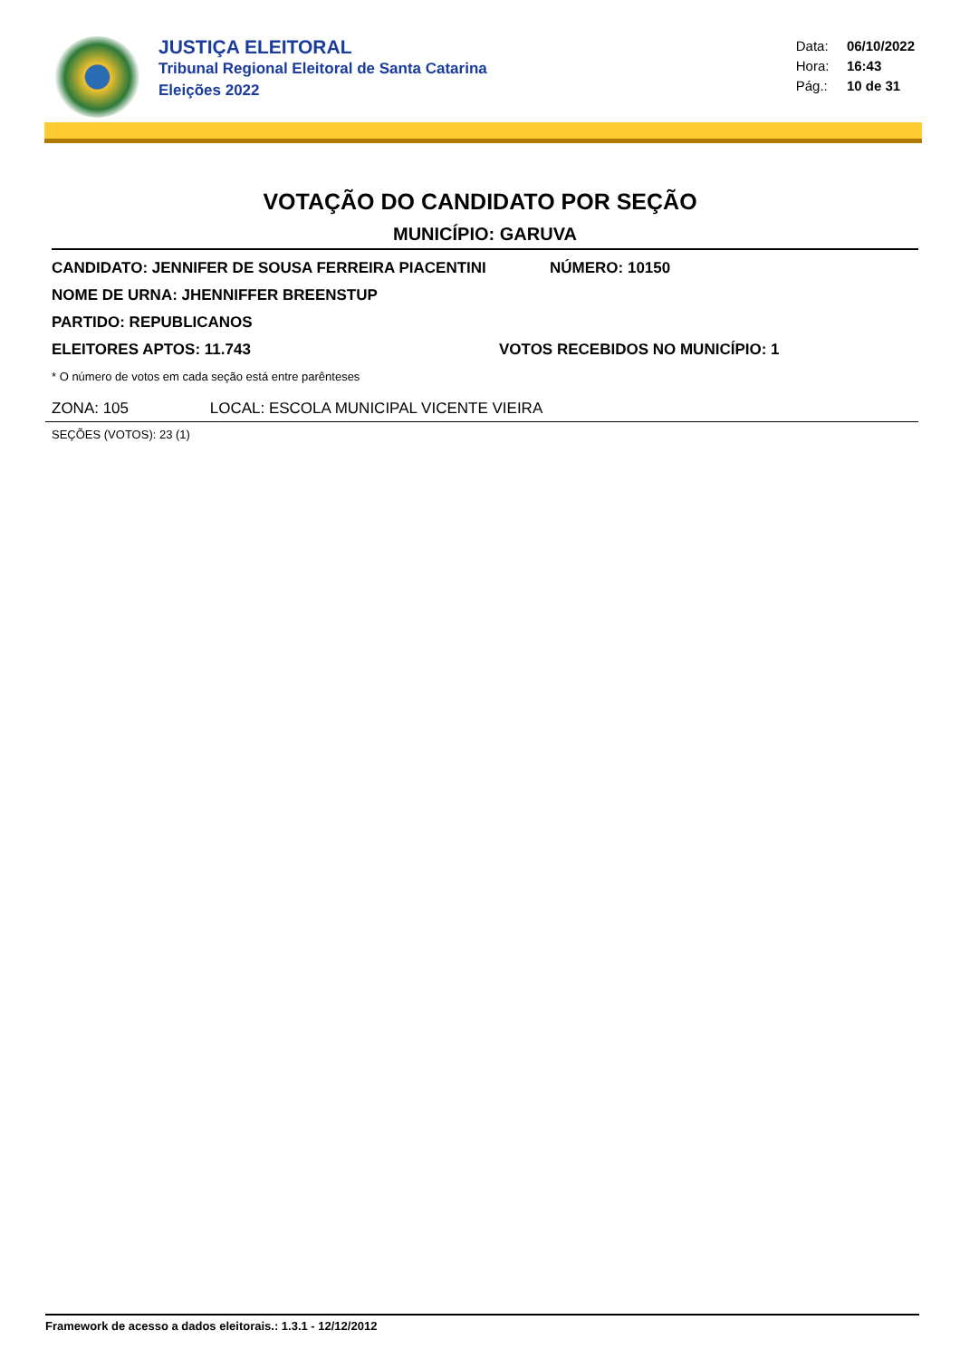JUSTIÇA ELEITORAL
Tribunal Regional Eleitoral de Santa Catarina
Eleições 2022
Data: 06/10/2022
Hora: 16:43
Pág.: 10 de 31
VOTAÇÃO DO CANDIDATO POR SEÇÃO
MUNICÍPIO: GARUVA
CANDIDATO: JENNIFER DE SOUSA FERREIRA PIACENTINI NÚMERO: 10150
NOME DE URNA: JHENNIFFER BREENSTUP
PARTIDO: REPUBLICANOS
ELEITORES APTOS: 11.743 VOTOS RECEBIDOS NO MUNICÍPIO: 1
* O número de votos em cada seção está entre parênteses
ZONA: 105 LOCAL: ESCOLA MUNICIPAL VICENTE VIEIRA
SEÇÕES (VOTOS): 23 (1)
Framework de acesso a dados eleitorais.: 1.3.1 - 12/12/2012